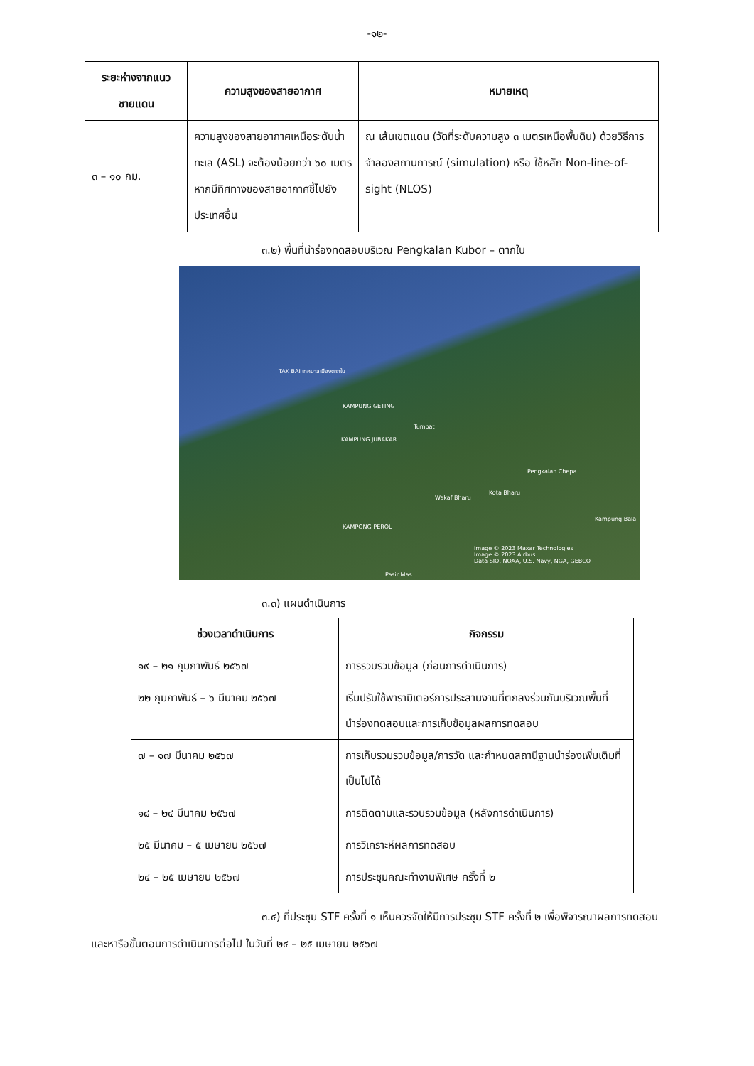-๑๒-
| ระยะห่างจากแนวชายแดน | ความสูงของสายอากาศ | หมายเหตุ |
| --- | --- | --- |
| ๓ – ๑๐ กม. | ความสูงของสายอากาศเหนือระดับน้ำทะเล (ASL) จะต้องน้อยกว่า ๖๐ เมตร หากมีทิศทางของสายอากาศชี้ไปยังประเทศอื่น | ณ เส้นเขตแดน (วัดที่ระดับความสูง ๓ เมตรเหนือพื้นดิน) ด้วยวิธีการจำลองสถานการณ์ (simulation) หรือ ใช้หลัก Non-line-of-sight (NLOS) |
๓.๒) พื้นที่นำร่องทดสอบบริเวณ Pengkalan Kubor – ตากใบ
TAK BAI เทศบาลเมืองตากใบ
KAMPUNG GETING
Tumpat
KAMPUNG JUBAKAR
Pengkalan Chepa
Wakaf Bharu
Kota Bharu
Kampung Bala
KAMPONG PEROL
Image © 2023 Maxar Technologies
Image © 2023 Airbus
Data SIO, NOAA, U.S. Navy, NGA, GEBCO
Pasir Mas
๓.๓) แผนดำเนินการ
| ช่วงเวลาดำเนินการ | กิจกรรม |
| --- | --- |
| ๑๙ – ๒๑ กุมภาพันธ์ ๒๕๖๗ | การรวบรวมข้อมูล (ก่อนการดำเนินการ) |
| ๒๒ กุมภาพันธ์ – ๖ มีนาคม ๒๕๖๗ | เริ่มปรับใช้พารามิเตอร์การประสานงานที่ตกลงร่วมกันบริเวณพื้นที่นำร่องทดสอบและการเก็บข้อมูลผลการทดสอบ |
| ๗ – ๑๗ มีนาคม ๒๕๖๗ | การเก็บรวมรวมข้อมูล/การวัด และกำหนดสถานีฐานนำร่องเพิ่มเติมที่เป็นไปได้ |
| ๑๘ – ๒๔ มีนาคม ๒๕๖๗ | การติดตามและรวบรวมข้อมูล (หลังการดำเนินการ) |
| ๒๕ มีนาคม – ๕ เมษายน ๒๕๖๗ | การวิเคราะห์ผลการทดสอบ |
| ๒๔ – ๒๕ เมษายน ๒๕๖๗ | การประชุมคณะทำงานพิเศษ ครั้งที่ ๒ |
๓.๔) ที่ประชุม STF ครั้งที่ ๑ เห็นควรจัดให้มีการประชุม STF ครั้งที่ ๒ เพื่อพิจารณาผลการทดสอบ และหารือขั้นตอนการดำเนินการต่อไป ในวันที่ ๒๔ – ๒๕ เมษายน ๒๕๖๗